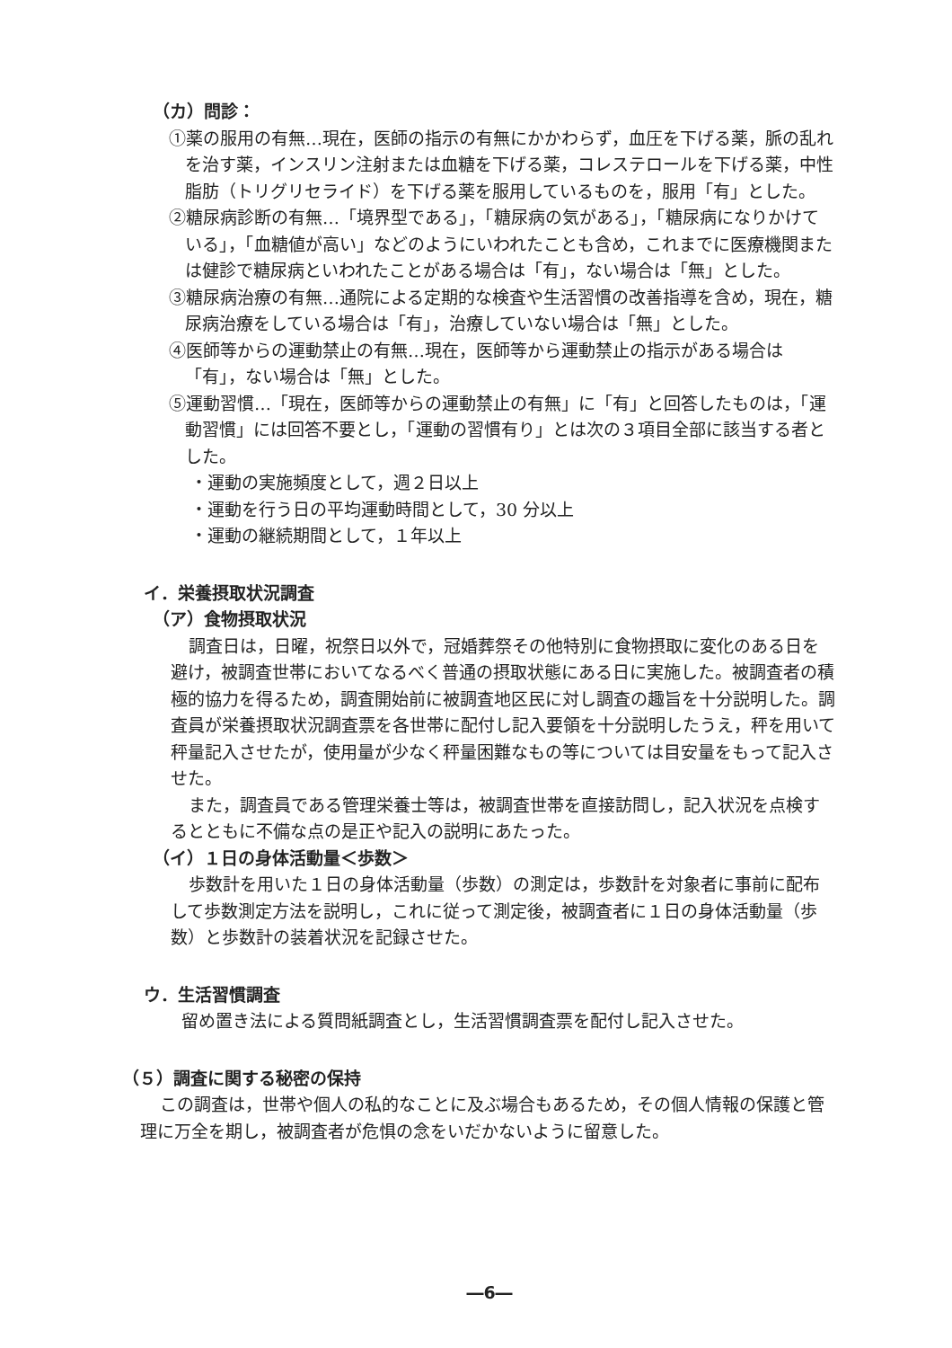（カ）問診：
①薬の服用の有無…現在，医師の指示の有無にかかわらず，血圧を下げる薬，脈の乱れを治す薬，インスリン注射または血糖を下げる薬，コレステロールを下げる薬，中性脂肪（トリグリセライド）を下げる薬を服用しているものを，服用「有」とした。
②糖尿病診断の有無…「境界型である」，「糖尿病の気がある」，「糖尿病になりかけている」，「血糖値が高い」などのようにいわれたことも含め，これまでに医療機関または健診で糖尿病といわれたことがある場合は「有」，ない場合は「無」とした。
③糖尿病治療の有無…通院による定期的な検査や生活習慣の改善指導を含め，現在，糖尿病治療をしている場合は「有」，治療していない場合は「無」とした。
④医師等からの運動禁止の有無…現在，医師等から運動禁止の指示がある場合は「有」，ない場合は「無」とした。
⑤運動習慣…「現在，医師等からの運動禁止の有無」に「有」と回答したものは，「運動習慣」には回答不要とし，「運動の習慣有り」とは次の３項目全部に該当する者とした。
・運動の実施頻度として，週２日以上
・運動を行う日の平均運動時間として，30 分以上
・運動の継続期間として，１年以上
イ．栄養摂取状況調査
（ア）食物摂取状況
調査日は，日曜，祝祭日以外で，冠婚葬祭その他特別に食物摂取に変化のある日を避け，被調査世帯においてなるべく普通の摂取状態にある日に実施した。被調査者の積極的協力を得るため，調査開始前に被調査地区民に対し調査の趣旨を十分説明した。調査員が栄養摂取状況調査票を各世帯に配付し記入要領を十分説明したうえ，秤を用いて秤量記入させたが，使用量が少なく秤量困難なもの等については目安量をもって記入させた。
また，調査員である管理栄養士等は，被調査世帯を直接訪問し，記入状況を点検するとともに不備な点の是正や記入の説明にあたった。
（イ）１日の身体活動量＜歩数＞
歩数計を用いた１日の身体活動量（歩数）の測定は，歩数計を対象者に事前に配布して歩数測定方法を説明し，これに従って測定後，被調査者に１日の身体活動量（歩数）と歩数計の装着状況を記録させた。
ウ．生活習慣調査
留め置き法による質問紙調査とし，生活習慣調査票を配付し記入させた。
（５）調査に関する秘密の保持
この調査は，世帯や個人の私的なことに及ぶ場合もあるため，その個人情報の保護と管理に万全を期し，被調査者が危惧の念をいだかないように留意した。
―6―